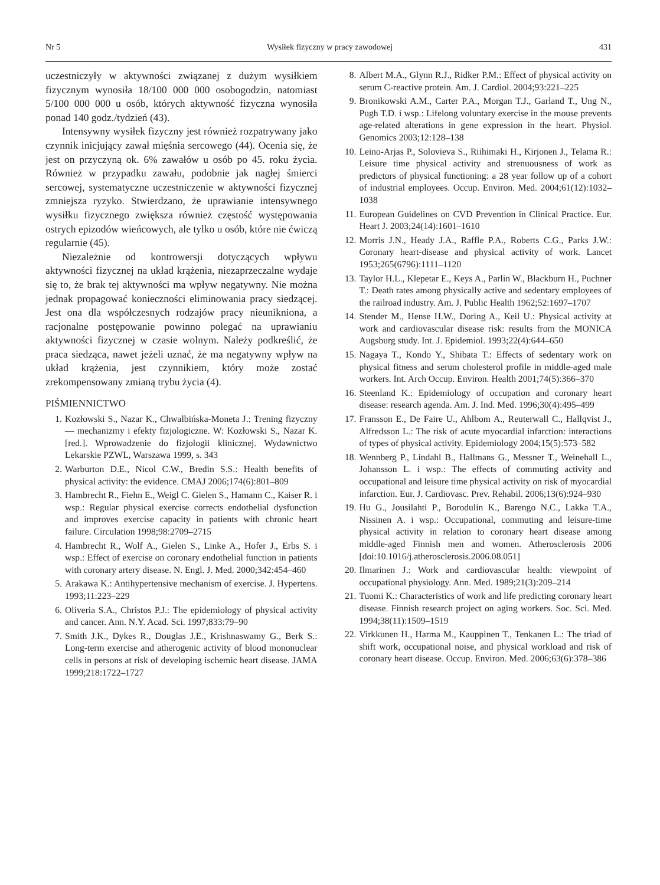Nr 5 Wysiłek fizyczny w pracy zawodowej 431
uczestniczyły w aktywności związanej z dużym wysiłkiem fizycznym wynosiła 18/100 000 000 osobogodzin, natomiast 5/100 000 000 u osób, których aktywność fizyczna wynosiła ponad 140 godz./tydzień (43).
Intensywny wysiłek fizyczny jest również rozpatrywany jako czynnik inicjujący zawał mięśnia sercowego (44). Ocenia się, że jest on przyczyną ok. 6% zawałów u osób po 45. roku życia. Również w przypadku zawału, podobnie jak nagłej śmierci sercowej, systematyczne uczestniczenie w aktywności fizycznej zmniejsza ryzyko. Stwierdzano, że uprawianie intensywnego wysiłku fizycznego zwiększa również częstość występowania ostrych epizodów wieńcowych, ale tylko u osób, które nie ćwiczą regularnie (45).
Niezależnie od kontrowersji dotyczących wpływu aktywności fizycznej na układ krążenia, niezaprzeczalne wydaje się to, że brak tej aktywności ma wpływ negatywny. Nie można jednak propagować konieczności eliminowania pracy siedzącej. Jest ona dla współczesnych rodzajów pracy nieunikniona, a racjonalne postępowanie powinno polegać na uprawianiu aktywności fizycznej w czasie wolnym. Należy podkreślić, że praca siedząca, nawet jeżeli uznać, że ma negatywny wpływ na układ krążenia, jest czynnikiem, który może zostać zrekompensowany zmianą trybu życia (4).
PIŚMIENNICTWO
1. Kozłowski S., Nazar K., Chwalbińska-Moneta J.: Trening fizyczny — mechanizmy i efekty fizjologiczne. W: Kozłowski S., Nazar K. [red.]. Wprowadzenie do fizjologii klinicznej. Wydawnictwo Lekarskie PZWL, Warszawa 1999, s. 343
2. Warburton D.E., Nicol C.W., Bredin S.S.: Health benefits of physical activity: the evidence. CMAJ 2006;174(6):801–809
3. Hambrecht R., Fiehn E., Weigl C. Gielen S., Hamann C., Kaiser R. i wsp.: Regular physical exercise corrects endothelial dysfunction and improves exercise capacity in patients with chronic heart failure. Circulation 1998;98:2709–2715
4. Hambrecht R., Wolf A., Gielen S., Linke A., Hofer J., Erbs S. i wsp.: Effect of exercise on coronary endothelial function in patients with coronary artery disease. N. Engl. J. Med. 2000;342:454–460
5. Arakawa K.: Antihypertensive mechanism of exercise. J. Hypertens. 1993;11:223–229
6. Oliveria S.A., Christos P.J.: The epidemiology of physical activity and cancer. Ann. N.Y. Acad. Sci. 1997;833:79–90
7. Smith J.K., Dykes R., Douglas J.E., Krishnaswamy G., Berk S.: Long-term exercise and atherogenic activity of blood mononuclear cells in persons at risk of developing ischemic heart disease. JAMA 1999;218:1722–1727
8. Albert M.A., Glynn R.J., Ridker P.M.: Effect of physical activity on serum C-reactive protein. Am. J. Cardiol. 2004;93:221–225
9. Bronikowski A.M., Carter P.A., Morgan T.J., Garland T., Ung N., Pugh T.D. i wsp.: Lifelong voluntary exercise in the mouse prevents age-related alterations in gene expression in the heart. Physiol. Genomics 2003;12:128–138
10. Leino-Arjas P., Solovieva S., Riihimaki H., Kirjonen J., Telama R.: Leisure time physical activity and strenuousness of work as predictors of physical functioning: a 28 year follow up of a cohort of industrial employees. Occup. Environ. Med. 2004;61(12):1032–1038
11. European Guidelines on CVD Prevention in Clinical Practice. Eur. Heart J. 2003;24(14):1601–1610
12. Morris J.N., Heady J.A., Raffle P.A., Roberts C.G., Parks J.W.: Coronary heart-disease and physical activity of work. Lancet 1953;265(6796):1111–1120
13. Taylor H.L., Klepetar E., Keys A., Parlin W., Blackburn H., Puchner T.: Death rates among physically active and sedentary employees of the railroad industry. Am. J. Public Health 1962;52:1697–1707
14. Stender M., Hense H.W., Doring A., Keil U.: Physical activity at work and cardiovascular disease risk: results from the MONICA Augsburg study. Int. J. Epidemiol. 1993;22(4):644–650
15. Nagaya T., Kondo Y., Shibata T.: Effects of sedentary work on physical fitness and serum cholesterol profile in middle-aged male workers. Int. Arch Occup. Environ. Health 2001;74(5):366–370
16. Steenland K.: Epidemiology of occupation and coronary heart disease: research agenda. Am. J. Ind. Med. 1996;30(4):495–499
17. Fransson E., De Faire U., Ahlbom A., Reuterwall C., Hallqvist J., Alfredsson L.: The risk of acute myocardial infarction: interactions of types of physical activity. Epidemiology 2004;15(5):573–582
18. Wennberg P., Lindahl B., Hallmans G., Messner T., Weinehall L., Johansson L. i wsp.: The effects of commuting activity and occupational and leisure time physical activity on risk of myocardial infarction. Eur. J. Cardiovasc. Prev. Rehabil. 2006;13(6):924–930
19. Hu G., Jousilahti P., Borodulin K., Barengo N.C., Lakka T.A., Nissinen A. i wsp.: Occupational, commuting and leisure-time physical activity in relation to coronary heart disease among middle-aged Finnish men and women. Atherosclerosis 2006 [doi:10.1016/j.atherosclerosis.2006.08.051]
20. Ilmarinen J.: Work and cardiovascular health: viewpoint of occupational physiology. Ann. Med. 1989;21(3):209–214
21. Tuomi K.: Characteristics of work and life predicting coronary heart disease. Finnish research project on aging workers. Soc. Sci. Med. 1994;38(11):1509–1519
22. Virkkunen H., Harma M., Kauppinen T., Tenkanen L.: The triad of shift work, occupational noise, and physical workload and risk of coronary heart disease. Occup. Environ. Med. 2006;63(6):378–386